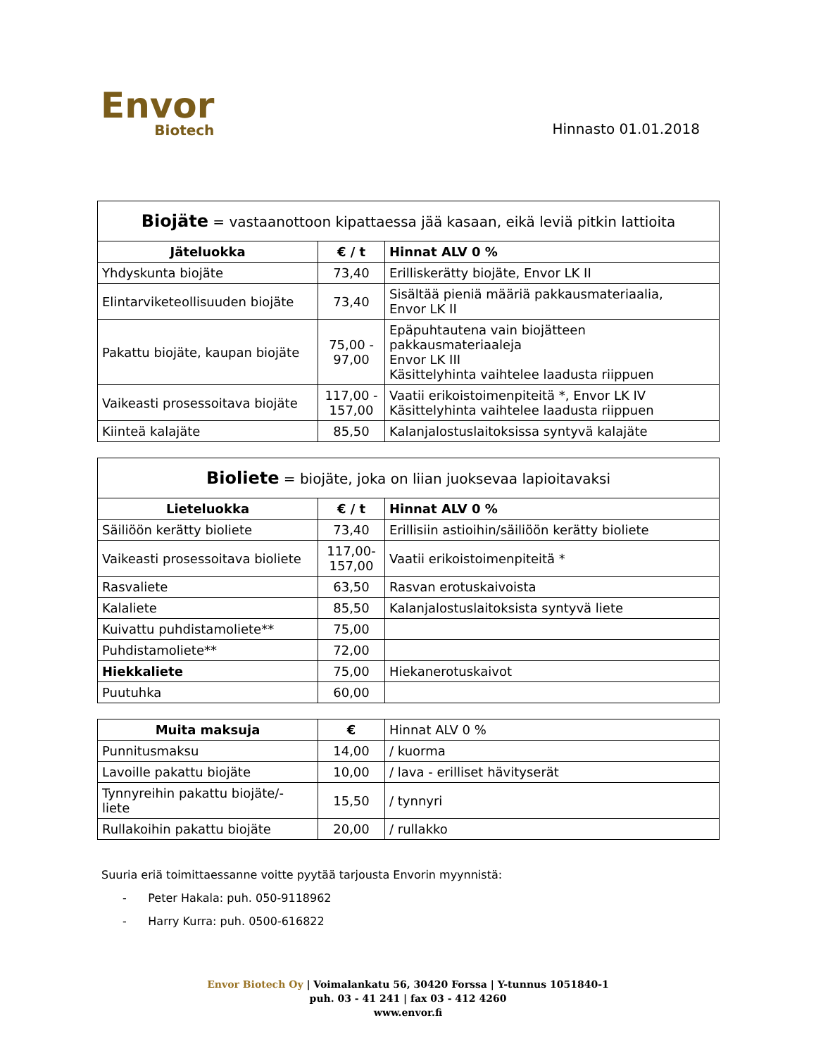Envor
Biotech
Hinnasto 01.01.2018
| Biojäte = vastaanottoon kipattaessa jää kasaan, eikä leviä pitkin lattioita | | |
| --- | --- | --- |
| Jäteluokka | € / t | Hinnat ALV 0 % |
| Yhdyskunta biojäte | 73,40 | Erilliskerätty biojäte, Envor LK II |
| Elintarviketeollisuuden biojäte | 73,40 | Sisältää pieniä määriä pakkausmateriaalia, Envor LK II |
| Pakattu biojäte, kaupan biojäte | 75,00 - 97,00 | Epäpuhtautena vain biojätteen pakkausmateriaaleja Envor LK III Käsittelyhinta vaihtelee laadusta riippuen |
| Vaikeasti prosessoitava biojäte | 117,00 - 157,00 | Vaatii erikoistoimenpiteitä *, Envor LK IV Käsittelyhinta vaihtelee laadusta riippuen |
| Kiinteä kalajäte | 85,50 | Kalanjalostuslaitoksissa syntyvä kalajäte |
| Bioliete = biojäte, joka on liian juoksevaa lapioitavaksi | | |
| --- | --- | --- |
| Lieteluokka | € / t | Hinnat ALV 0 % |
| Säiliöön kerätty bioliete | 73,40 | Erillisiin astioihin/säiliöön kerätty bioliete |
| Vaikeasti prosessoitava bioliete | 117,00- 157,00 | Vaatii erikoistoimenpiteitä * |
| Rasvaliete | 63,50 | Rasvan erotuskaivoista |
| Kalaliete | 85,50 | Kalanjalostuslaitoksista syntyvä liete |
| Kuivattu puhdistamoliete** | 75,00 | |
| Puhdistamoliete** | 72,00 | |
| Hiekkaliete | 75,00 | Hiekanerotuskaivot |
| Puutuhka | 60,00 | |
| Muita maksuja | € | Hinnat ALV 0 % |
| Punnitusmaksu | 14,00 | / kuorma |
| Lavoille pakattu biojäte | 10,00 | / lava - erilliset hävityserät |
| Tynnyreihin pakattu biojäte/- liete | 15,50 | / tynnyri |
| Rullakoihin pakattu biojäte | 20,00 | / rullakko |
Suuria eriä toimittaessanne voitte pyytää tarjousta Envorin myynnistä:
- Peter Hakala: puh. 050-9118962
- Harry Kurra: puh. 0500-616822
Envor Biotech Oy | Voimalankatu 56, 30420 Forssa | Y-tunnus 1051840-1
puh. 03 - 41 241 | fax 03 - 412 4260
www.envor.fi